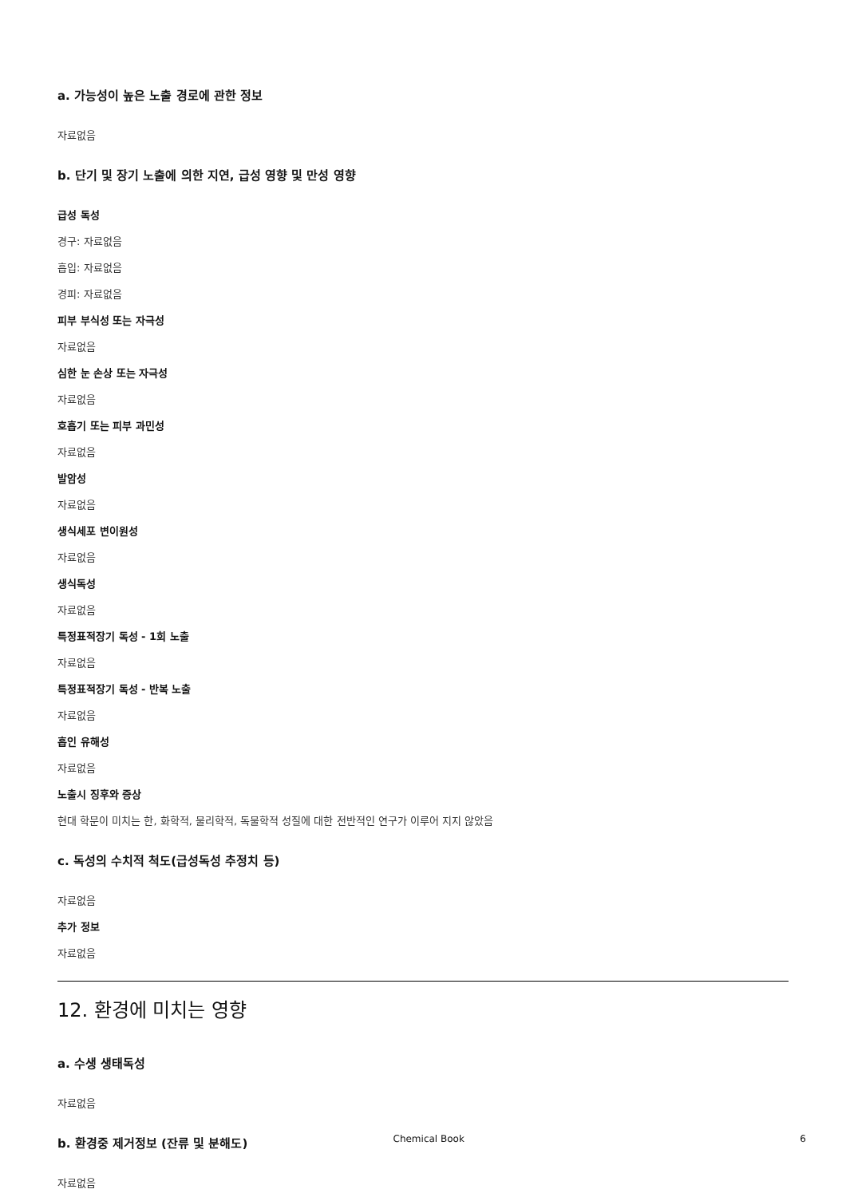a. 가능성이 높은 노출 경로에 관한 정보
자료없음
b. 단기 및 장기 노출에 의한 지연, 급성 영향 및 만성 영향
급성 독성
경구: 자료없음
흡입: 자료없음
경피: 자료없음
피부 부식성 또는 자극성
자료없음
심한 눈 손상 또는 자극성
자료없음
호흡기 또는 피부 과민성
자료없음
발암성
자료없음
생식세포 변이원성
자료없음
생식독성
자료없음
특정표적장기 독성 - 1회 노출
자료없음
특정표적장기 독성 - 반복 노출
자료없음
흡인 유해성
자료없음
노출시 징후와 증상
현대 학문이 미치는 한, 화학적, 물리학적, 독물학적 성질에 대한 전반적인 연구가 이루어 지지 않았음
c. 독성의 수치적 척도(급성독성 추정치 등)
자료없음
추가 정보
자료없음
12. 환경에 미치는 영향
a. 수생 생태독성
자료없음
b. 환경중 제거정보 (잔류 및 분해도)
자료없음
Chemical Book 6